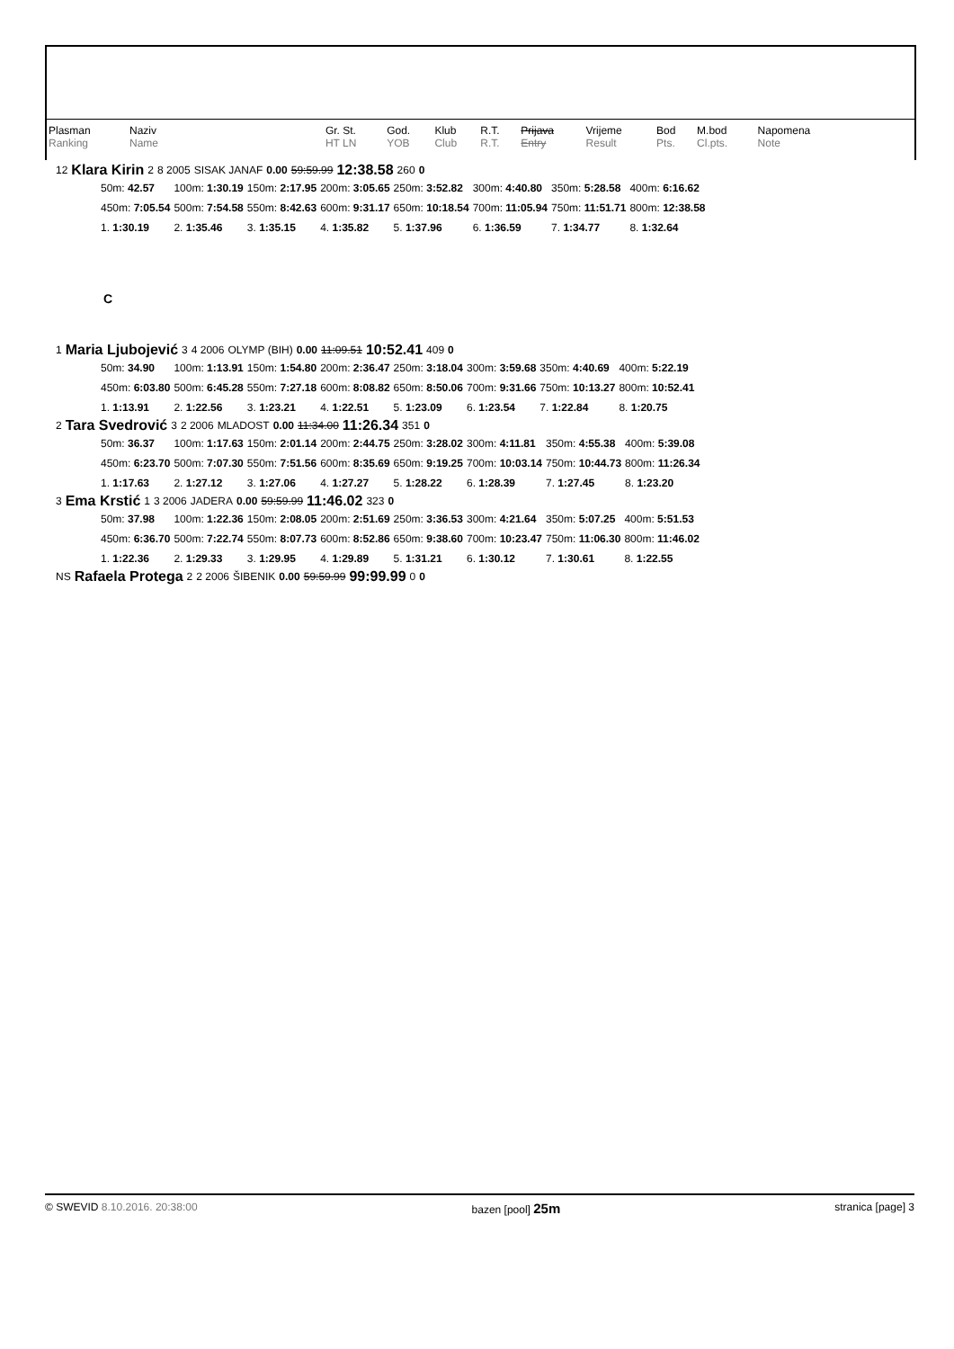| Plasman Ranking | Naziv Name | | Gr. St. HT LN | God. YOB | Klub Club | R.T. R.T. | Prijava Entry | Vrijeme Result | Bod Pts. | M.bod Cl.pts. | Napomena Note |
| 12 | Klara Kirin | 2 | 8 2005 | SISAK JANAF | 0.00 | 59:59.99 | 12:38.58 | 260 | 0 |
| 50m: 42.57 | 100m: 1:30.19 | 150m: 2:17.95 | 200m: 3:05.65 | 250m: 3:52.82 | 300m: 4:40.80 | 350m: 5:28.58 | 400m: 6:16.62 |
| 450m: 7:05.54 | 500m: 7:54.58 | 550m: 8:42.63 | 600m: 9:31.17 | 650m: 10:18.54 | 700m: 11:05.94 | 750m: 11:51.71 | 800m: 12:38.58 |
| 1. 1:30.19 | 2. 1:35.46 | 3. 1:35.15 | 4. 1:35.82 | 5. 1:37.96 | 6. 1:36.59 | 7. 1:34.77 | 8. 1:32.64 |
C
| 1 | Maria Ljubojević | 3 | 4 2006 | OLYMP (BIH) | 0.00 | 11:09.51 | 10:52.41 | 409 | 0 |
| 50m: 34.90 | 100m: 1:13.91 | 150m: 1:54.80 | 200m: 2:36.47 | 250m: 3:18.04 | 300m: 3:59.68 | 350m: 4:40.69 | 400m: 5:22.19 |
| 450m: 6:03.80 | 500m: 6:45.28 | 550m: 7:27.18 | 600m: 8:08.82 | 650m: 8:50.06 | 700m: 9:31.66 | 750m: 10:13.27 | 800m: 10:52.41 |
| 1. 1:13.91 | 2. 1:22.56 | 3. 1:23.21 | 4. 1:22.51 | 5. 1:23.09 | 6. 1:23.54 | 7. 1:22.84 | 8. 1:20.75 |
| 2 | Tara Svedrović | 3 | 2 2006 | MLADOST | 0.00 | 11:34.00 | 11:26.34 | 351 | 0 |
| 50m: 36.37 | 100m: 1:17.63 | 150m: 2:01.14 | 200m: 2:44.75 | 250m: 3:28.02 | 300m: 4:11.81 | 350m: 4:55.38 | 400m: 5:39.08 |
| 450m: 6:23.70 | 500m: 7:07.30 | 550m: 7:51.56 | 600m: 8:35.69 | 650m: 9:19.25 | 700m: 10:03.14 | 750m: 10:44.73 | 800m: 11:26.34 |
| 1. 1:17.63 | 2. 1:27.12 | 3. 1:27.06 | 4. 1:27.27 | 5. 1:28.22 | 6. 1:28.39 | 7. 1:27.45 | 8. 1:23.20 |
| 3 | Ema Krstić | 1 | 3 2006 | JADERA | 0.00 | 59:59.99 | 11:46.02 | 323 | 0 |
| 50m: 37.98 | 100m: 1:22.36 | 150m: 2:08.05 | 200m: 2:51.69 | 250m: 3:36.53 | 300m: 4:21.64 | 350m: 5:07.25 | 400m: 5:51.53 |
| 450m: 6:36.70 | 500m: 7:22.74 | 550m: 8:07.73 | 600m: 8:52.86 | 650m: 9:38.60 | 700m: 10:23.47 | 750m: 11:06.30 | 800m: 11:46.02 |
| 1. 1:22.36 | 2. 1:29.33 | 3. 1:29.95 | 4. 1:29.89 | 5. 1:31.21 | 6. 1:30.12 | 7. 1:30.61 | 8. 1:22.55 |
| NS | Rafaela Protega | 2 | 2 2006 | ŠIBENIK | 0.00 | 59:59.99 | 99:99.99 | 0 | 0 |
© SWEVID 8.10.2016. 20:38:00 bazen [pool] 25m stranica [page] 3